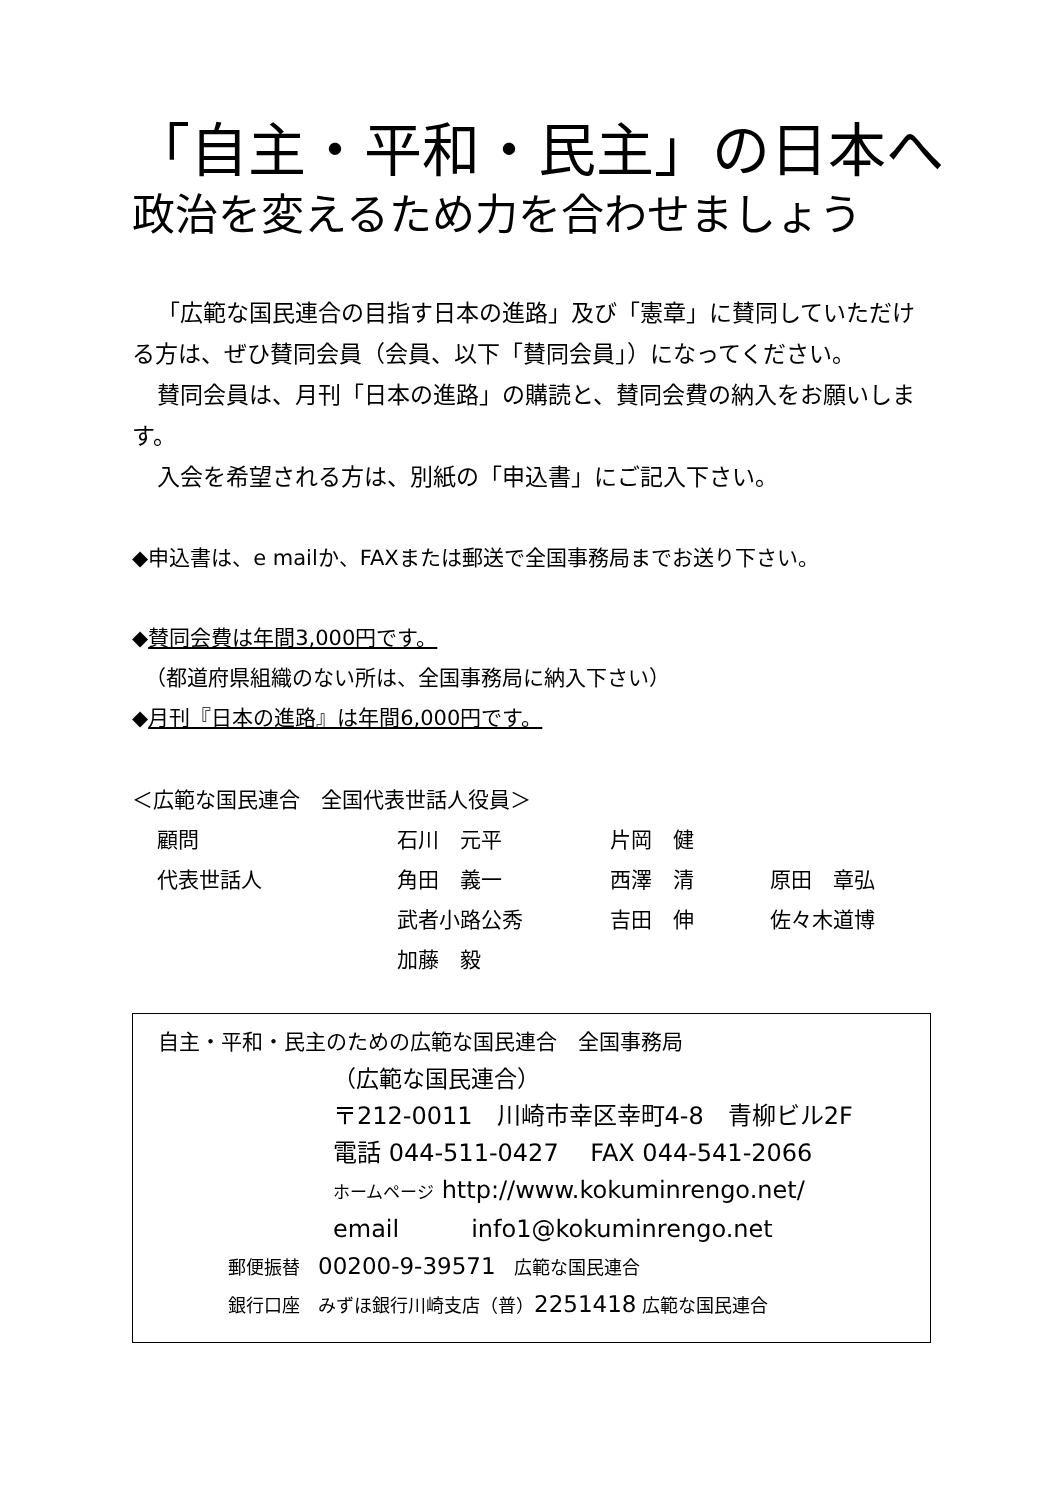「自主・平和・民主」の日本へ
政治を変えるため力を合わせましょう
「広範な国民連合の目指す日本の進路」及び「憲章」に賛同していただける方は、ぜひ賛同会員（会員、以下「賛同会員」）になってください。
賛同会員は、月刊「日本の進路」の購読と、賛同会費の納入をお願いします。
入会を希望される方は、別紙の「申込書」にご記入下さい。
◆申込書は、e mailか、FAXまたは郵送で全国事務局までお送り下さい。
◆賛同会費は年間3,000円です。
（都道府県組織のない所は、全国事務局に納入下さい）
◆月刊『日本の進路』は年間6,000円です。
| ＜広範な国民連合 全国代表世話人役員＞ | | | |
| 顧問 | 石川 元平 | 片岡 健 | |
| 代表世話人 | 角田 義一 | 西澤 清 | 原田 章弘 |
| | 武者小路公秀 | 吉田 伸 | 佐々木道博 |
| | 加藤 毅 | | |
自主・平和・民主のための広範な国民連合　全国事務局
（広範な国民連合）
〒212-0011　川崎市幸区幸町4-8　青柳ビル2F
電話 044-511-0427　 FAX 044-541-2066
ホームページ http://www.kokuminrengo.net/
email　　　info1@kokuminrengo.net
郵便振替　00200-9-39571　広範な国民連合
銀行口座　みずほ銀行川崎支店（普）2251418 広範な国民連合